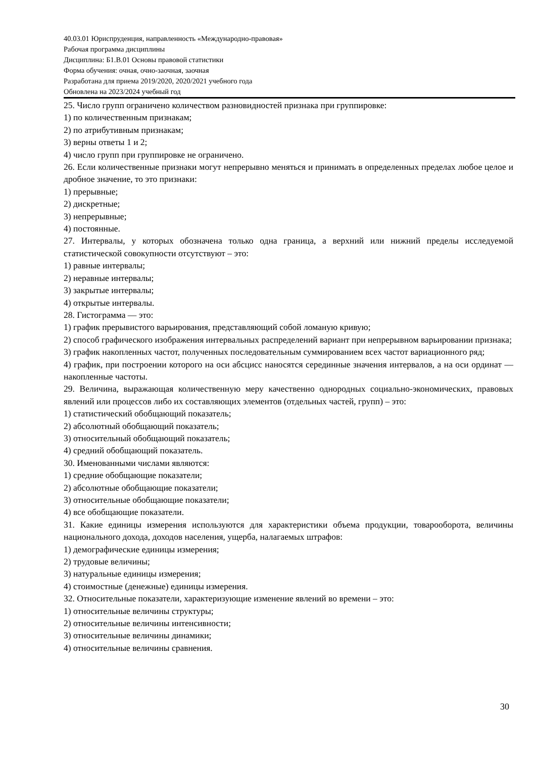40.03.01 Юриспруденция, направленность «Международно-правовая»
Рабочая программа дисциплины
Дисциплина: Б1.В.01 Основы правовой статистики
Форма обучения: очная, очно-заочная, заочная
Разработана для приема 2019/2020, 2020/2021 учебного года
Обновлена на 2023/2024 учебный год
25. Число групп ограничено количеством разновидностей признака при группировке:
1) по количественным признакам;
2) по атрибутивным признакам;
3) верны ответы 1 и 2;
4) число групп при группировке не ограничено.
26. Если количественные признаки могут непрерывно меняться и принимать в определенных пределах любое целое и дробное значение, то это признаки:
1) прерывные;
2) дискретные;
3) непрерывные;
4) постоянные.
27. Интервалы, у которых обозначена только одна граница, а верхний или нижний пределы исследуемой статистической совокупности отсутствуют – это:
1) равные интервалы;
2) неравные интервалы;
3) закрытые интервалы;
4) открытые интервалы.
28. Гистограмма — это:
1) график прерывистого варьирования, представляющий собой ломаную кривую;
2) способ графического изображения интервальных распределений вариант при непрерывном варьировании признака;
3) график накопленных частот, полученных последовательным суммированием всех частот вариационного ряд;
4) график, при построении которого на оси абсцисс наносятся серединные значения интервалов, а на оси ординат — накопленные частоты.
29. Величина, выражающая количественную меру качественно однородных социально-экономических, правовых явлений или процессов либо их составляющих элементов (отдельных частей, групп) – это:
1) статистический обобщающий показатель;
2) абсолютный обобщающий показатель;
3) относительный обобщающий показатель;
4) средний обобщающий показатель.
30. Именованными числами являются:
1) средние обобщающие показатели;
2) абсолютные обобщающие показатели;
3) относительные обобщающие показатели;
4) все обобщающие показатели.
31. Какие единицы измерения используются для характеристики объема продукции, товарооборота, величины национального дохода, доходов населения, ущерба, налагаемых штрафов:
1) демографические единицы измерения;
2) трудовые величины;
3) натуральные единицы измерения;
4) стоимостные (денежные) единицы измерения.
32. Относительные показатели, характеризующие изменение явлений во времени – это:
1) относительные величины структуры;
2) относительные величины интенсивности;
3) относительные величины динамики;
4) относительные величины сравнения.
30